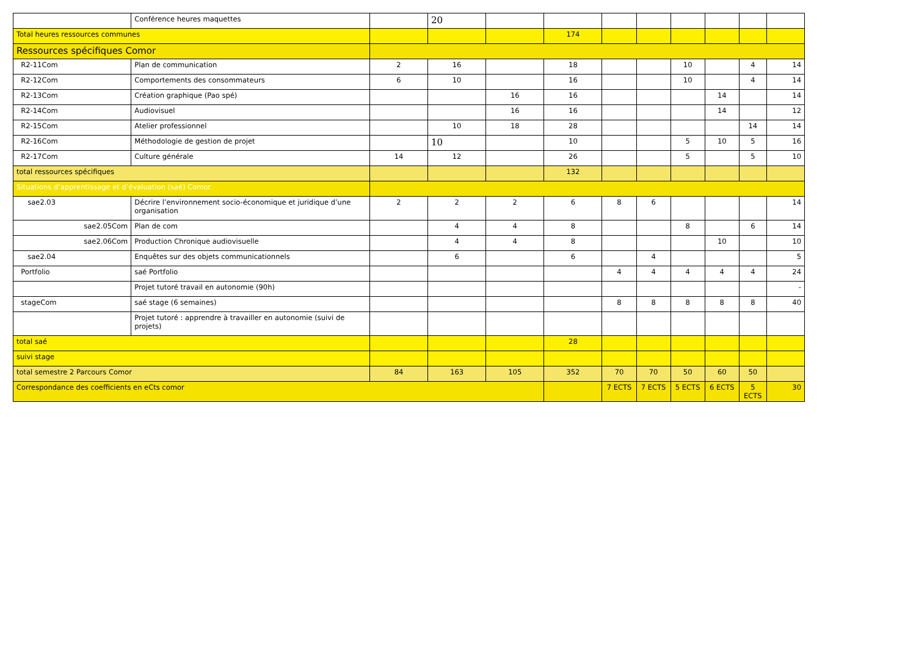| | Conférence heures maquettes | | 20 | | | | | | | | |
| Total heures ressources communes | | | | | 174 | | | | | | |
| Ressources spécifiques Comor | | | | | | | | | | | |
| R2-11Com | Plan de communication | 2 | 16 | | 18 | | | 10 | | 4 | 14 |
| R2-12Com | Comportements des consommateurs | 6 | 10 | | 16 | | | 10 | | 4 | 14 |
| R2-13Com | Création graphique (Pao spé) | | | 16 | 16 | | | | 14 | | 14 |
| R2-14Com | Audiovisuel | | | 16 | 16 | | | | 14 | | 12 |
| R2-15Com | Atelier professionnel | | 10 | 18 | 28 | | | | | 14 | 14 |
| R2-16Com | Méthodologie de gestion de projet | | 10 | | 10 | | | 5 | 10 | 5 | 16 |
| R2-17Com | Culture générale | 14 | 12 | | 26 | | | 5 | | 5 | 10 |
| total ressources spécifiques | | | | | 132 | | | | | | |
| Situations d’apprentissage et d’évaluation (saé) Comor | | | | | | | | | | | |
| sae2.03 | Décrire l’environnement socio-économique et juridique d’une organisation | 2 | 2 | 2 | 6 | 8 | 6 | | | | 14 |
| sae2.05Com | Plan de com | | 4 | 4 | 8 | | | 8 | | 6 | 14 |
| sae2.06Com | Production Chronique audiovisuelle | | 4 | 4 | 8 | | | | 10 | | 10 |
| sae2.04 | Enquêtes sur des objets communicationnels | | 6 | | 6 | | 4 | | | | 5 |
| Portfolio | saé Portfolio | | | | | 4 | 4 | 4 | 4 | 4 | 24 |
| | Projet tutoré travail en autonomie (90h) | | | | | | | | | | - |
| stageCom | saé stage (6 semaines) | | | | | 8 | 8 | 8 | 8 | 8 | 40 |
| | Projet tutoré : apprendre à travailler en autonomie (suivi de projets) | | | | | | | | | | |
| total saé | | | | | 28 | | | | | | |
| suivi stage | | | | | | | | | | | |
| total semestre 2 Parcours Comor | | 84 | 163 | 105 | 352 | 70 | 70 | 50 | 60 | 50 | |
| Correspondance des coefficients en eCts comor | | | | | | 7 ECTS | 7 ECTS | 5 ECTS | 6 ECTS | 5 ECTS | 30 |